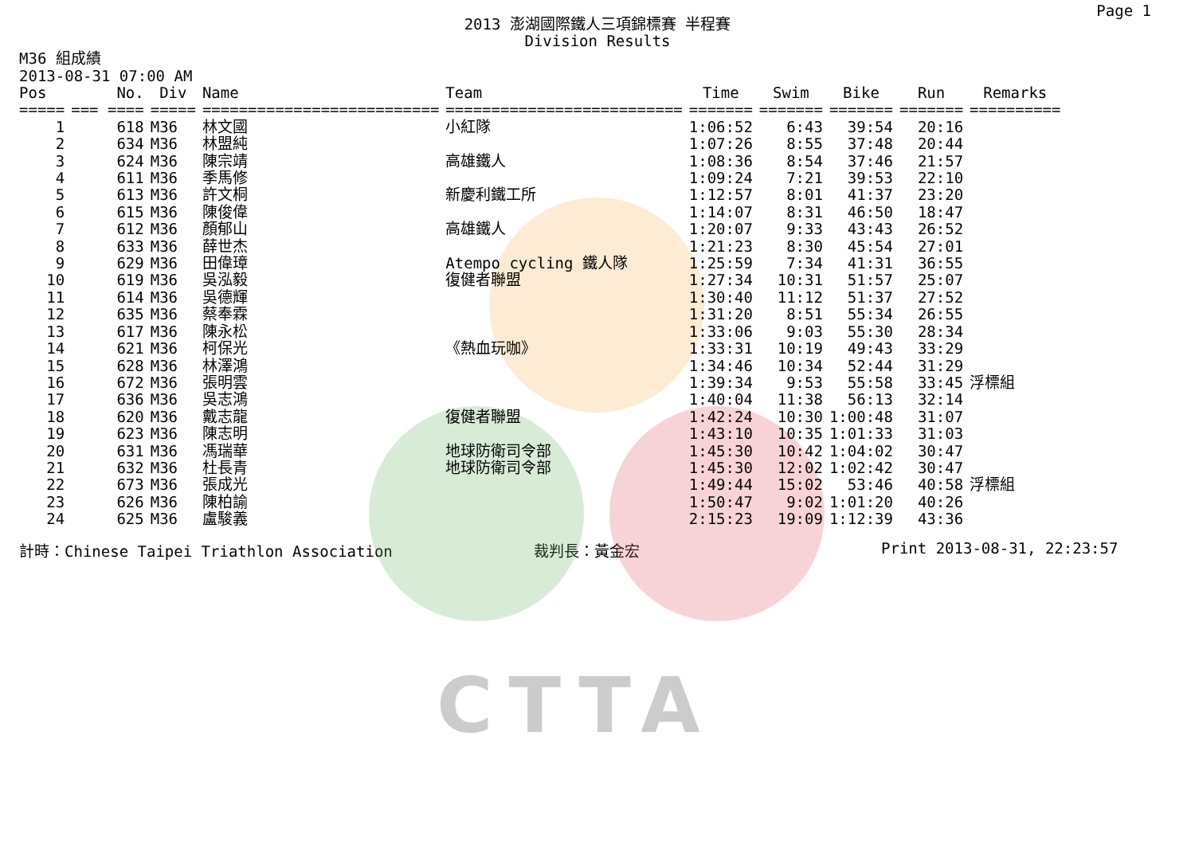CTTA
Page 1
2013 澎湖國際鐵人三項錦標賽 半程賽
Division Results
M36 組成績
2013-08-31 07:00 AM
| Pos | No. | Div | Name | Team | Time | Swim | Bike | Run | Remarks |
| --- | --- | --- | --- | --- | --- | --- | --- | --- | --- |
| ===== | === ==== | ===== | ========================== | ========================== | ======= | ======= | ======= | ======= | ========== |
| 1 | 618 | M36 | 林文國 | 小紅隊 | 1:06:52 | 6:43 | 39:54 | 20:16 | |
| 2 | 634 | M36 | 林盟純 | | 1:07:26 | 8:55 | 37:48 | 20:44 | |
| 3 | 624 | M36 | 陳宗靖 | 高雄鐵人 | 1:08:36 | 8:54 | 37:46 | 21:57 | |
| 4 | 611 | M36 | 季馬修 | | 1:09:24 | 7:21 | 39:53 | 22:10 | |
| 5 | 613 | M36 | 許文桐 | 新慶利鐵工所 | 1:12:57 | 8:01 | 41:37 | 23:20 | |
| 6 | 615 | M36 | 陳俊偉 | | 1:14:07 | 8:31 | 46:50 | 18:47 | |
| 7 | 612 | M36 | 顏郁山 | 高雄鐵人 | 1:20:07 | 9:33 | 43:43 | 26:52 | |
| 8 | 633 | M36 | 薛世杰 | | 1:21:23 | 8:30 | 45:54 | 27:01 | |
| 9 | 629 | M36 | 田偉璋 | Atempo cycling 鐵人隊 | 1:25:59 | 7:34 | 41:31 | 36:55 | |
| 10 | 619 | M36 | 吳泓毅 | 復健者聯盟 | 1:27:34 | 10:31 | 51:57 | 25:07 | |
| 11 | 614 | M36 | 吳德輝 | | 1:30:40 | 11:12 | 51:37 | 27:52 | |
| 12 | 635 | M36 | 蔡奉霖 | | 1:31:20 | 8:51 | 55:34 | 26:55 | |
| 13 | 617 | M36 | 陳永松 | | 1:33:06 | 9:03 | 55:30 | 28:34 | |
| 14 | 621 | M36 | 柯保光 | 《熱血玩咖》 | 1:33:31 | 10:19 | 49:43 | 33:29 | |
| 15 | 628 | M36 | 林澤鴻 | | 1:34:46 | 10:34 | 52:44 | 31:29 | |
| 16 | 672 | M36 | 張明雲 | | 1:39:34 | 9:53 | 55:58 | 33:45 | 浮標組 |
| 17 | 636 | M36 | 吳志鴻 | | 1:40:04 | 11:38 | 56:13 | 32:14 | |
| 18 | 620 | M36 | 戴志龍 | 復健者聯盟 | 1:42:24 | 10:30 | 1:00:48 | 31:07 | |
| 19 | 623 | M36 | 陳志明 | | 1:43:10 | 10:35 | 1:01:33 | 31:03 | |
| 20 | 631 | M36 | 馮瑞華 | 地球防衛司令部 | 1:45:30 | 10:42 | 1:04:02 | 30:47 | |
| 21 | 632 | M36 | 杜長青 | 地球防衛司令部 | 1:45:30 | 12:02 | 1:02:42 | 30:47 | |
| 22 | 673 | M36 | 張成光 | | 1:49:44 | 15:02 | 53:46 | 40:58 | 浮標組 |
| 23 | 626 | M36 | 陳柏諭 | | 1:50:47 | 9:02 | 1:01:20 | 40:26 | |
| 24 | 625 | M36 | 盧駿義 | | 2:15:23 | 19:09 | 1:12:39 | 43:36 | |
計時：Chinese Taipei Triathlon Association 裁判長：黃金宏 Print 2013-08-31, 22:23:57